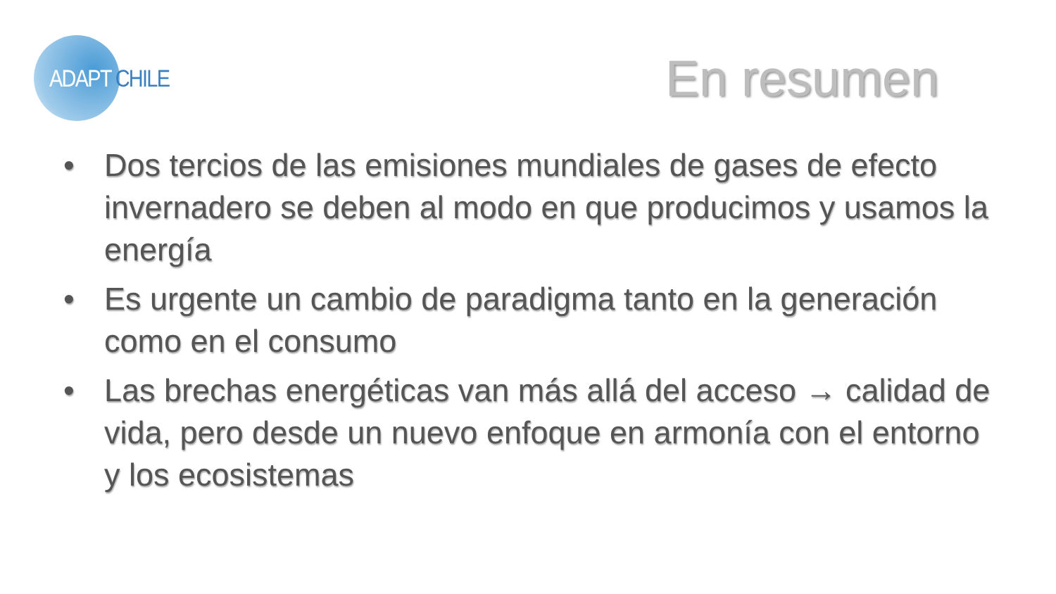ADAPT CHILE En resumen
• Dos tercios de las emisiones mundiales de gases de efecto invernadero se deben al modo en que producimos y usamos la energía
• Es urgente un cambio de paradigma tanto en la generación como en el consumo
• Las brechas energéticas van más allá del acceso → calidad de vida, pero desde un nuevo enfoque en armonía con el entorno y los ecosistemas